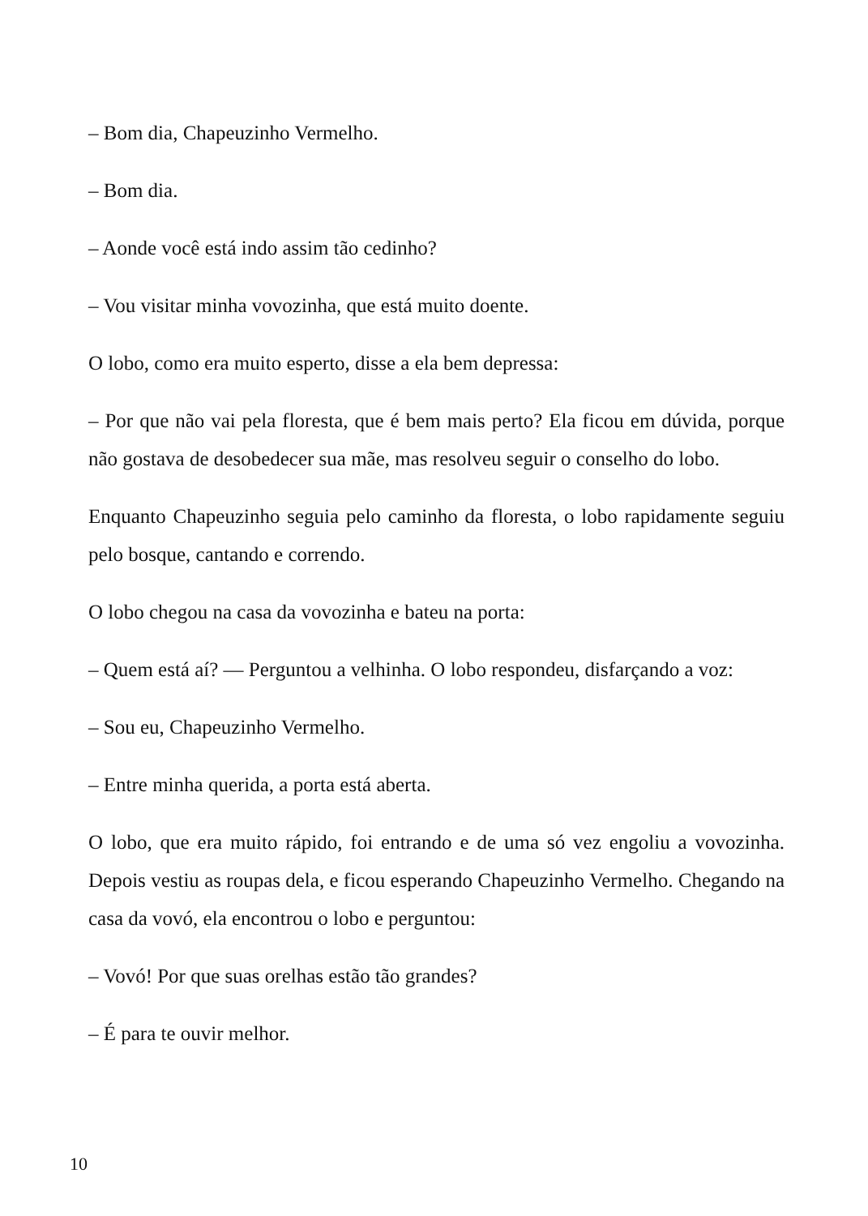– Bom dia, Chapeuzinho Vermelho.
– Bom dia.
– Aonde você está indo assim tão cedinho?
– Vou visitar minha vovozinha, que está muito doente.
O lobo, como era muito esperto, disse a ela bem depressa:
– Por que não vai pela floresta, que é bem mais perto? Ela ficou em dúvida, porque não gostava de desobedecer sua mãe, mas resolveu seguir o conselho do lobo.
Enquanto Chapeuzinho seguia pelo caminho da floresta, o lobo rapidamente seguiu pelo bosque, cantando e correndo.
O lobo chegou na casa da vovozinha e bateu na porta:
– Quem está aí? — Perguntou a velhinha. O lobo respondeu, disfarçando a voz:
– Sou eu, Chapeuzinho Vermelho.
– Entre minha querida, a porta está aberta.
O lobo, que era muito rápido, foi entrando e de uma só vez engoliu a vovozinha. Depois vestiu as roupas dela, e ficou esperando Chapeuzinho Vermelho. Chegando na casa da vovó, ela encontrou o lobo e perguntou:
– Vovó! Por que suas orelhas estão tão grandes?
– É para te ouvir melhor.
10